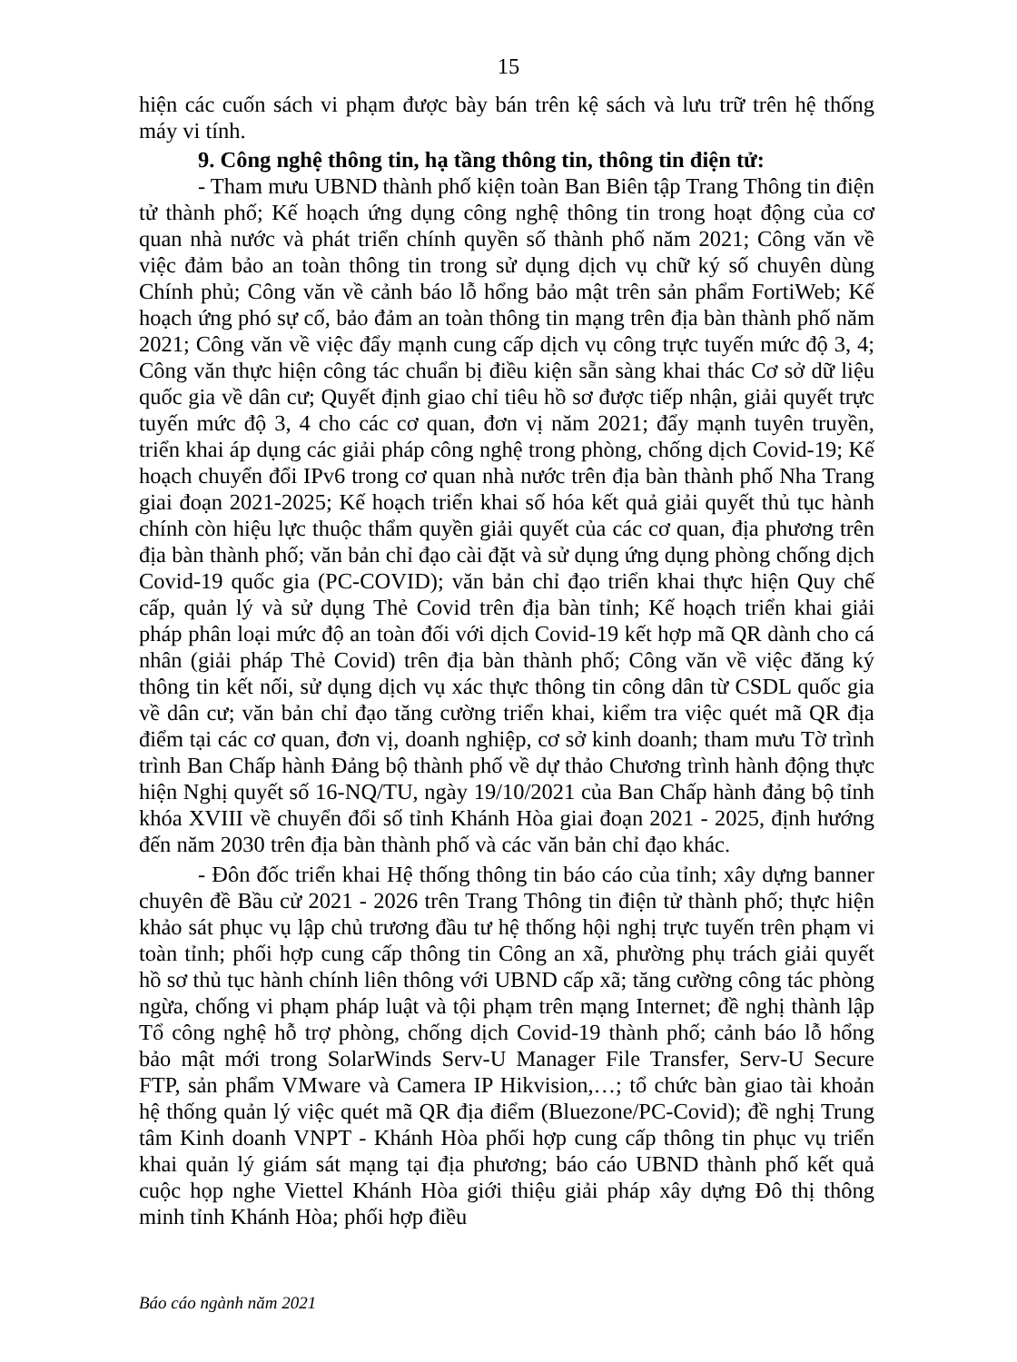15
hiện các cuốn sách vi phạm được bày bán trên kệ sách và lưu trữ trên hệ thống máy vi tính.
9. Công nghệ thông tin, hạ tầng thông tin, thông tin điện tử:
- Tham mưu UBND thành phố kiện toàn Ban Biên tập Trang Thông tin điện tử thành phố; Kế hoạch ứng dụng công nghệ thông tin trong hoạt động của cơ quan nhà nước và phát triển chính quyền số thành phố năm 2021; Công văn về việc đảm bảo an toàn thông tin trong sử dụng dịch vụ chữ ký số chuyên dùng Chính phủ; Công văn về cảnh báo lỗ hổng bảo mật trên sản phẩm FortiWeb; Kế hoạch ứng phó sự cố, bảo đảm an toàn thông tin mạng trên địa bàn thành phố năm 2021; Công văn về việc đẩy mạnh cung cấp dịch vụ công trực tuyến mức độ 3, 4; Công văn thực hiện công tác chuẩn bị điều kiện sẵn sàng khai thác Cơ sở dữ liệu quốc gia về dân cư; Quyết định giao chỉ tiêu hồ sơ được tiếp nhận, giải quyết trực tuyến mức độ 3, 4 cho các cơ quan, đơn vị năm 2021; đẩy mạnh tuyên truyền, triển khai áp dụng các giải pháp công nghệ trong phòng, chống dịch Covid-19; Kế hoạch chuyển đổi IPv6 trong cơ quan nhà nước trên địa bàn thành phố Nha Trang giai đoạn 2021-2025; Kế hoạch triển khai số hóa kết quả giải quyết thủ tục hành chính còn hiệu lực thuộc thẩm quyền giải quyết của các cơ quan, địa phương trên địa bàn thành phố; văn bản chỉ đạo cài đặt và sử dụng ứng dụng phòng chống dịch Covid-19 quốc gia (PC-COVID); văn bản chỉ đạo triển khai thực hiện Quy chế cấp, quản lý và sử dụng Thẻ Covid trên địa bàn tỉnh; Kế hoạch triển khai giải pháp phân loại mức độ an toàn đối với dịch Covid-19 kết hợp mã QR dành cho cá nhân (giải pháp Thẻ Covid) trên địa bàn thành phố; Công văn về việc đăng ký thông tin kết nối, sử dụng dịch vụ xác thực thông tin công dân từ CSDL quốc gia về dân cư; văn bản chỉ đạo tăng cường triển khai, kiểm tra việc quét mã QR địa điểm tại các cơ quan, đơn vị, doanh nghiệp, cơ sở kinh doanh; tham mưu Tờ trình trình Ban Chấp hành Đảng bộ thành phố về dự thảo Chương trình hành động thực hiện Nghị quyết số 16-NQ/TU, ngày 19/10/2021 của Ban Chấp hành đảng bộ tỉnh khóa XVIII về chuyển đổi số tỉnh Khánh Hòa giai đoạn 2021 - 2025, định hướng đến năm 2030 trên địa bàn thành phố và các văn bản chỉ đạo khác.
- Đôn đốc triển khai Hệ thống thông tin báo cáo của tỉnh; xây dựng banner chuyên đề Bầu cử 2021 - 2026 trên Trang Thông tin điện tử thành phố; thực hiện khảo sát phục vụ lập chủ trương đầu tư hệ thống hội nghị trực tuyến trên phạm vi toàn tỉnh; phối hợp cung cấp thông tin Công an xã, phường phụ trách giải quyết hồ sơ thủ tục hành chính liên thông với UBND cấp xã; tăng cường công tác phòng ngừa, chống vi phạm pháp luật và tội phạm trên mạng Internet; đề nghị thành lập Tổ công nghệ hỗ trợ phòng, chống dịch Covid-19 thành phố; cảnh báo lỗ hổng bảo mật mới trong SolarWinds Serv-U Manager File Transfer, Serv-U Secure FTP, sản phẩm VMware và Camera IP Hikvision,…; tổ chức bàn giao tài khoản hệ thống quản lý việc quét mã QR địa điểm (Bluezone/PC-Covid); đề nghị Trung tâm Kinh doanh VNPT - Khánh Hòa phối hợp cung cấp thông tin phục vụ triển khai quản lý giám sát mạng tại địa phương; báo cáo UBND thành phố kết quả cuộc họp nghe Viettel Khánh Hòa giới thiệu giải pháp xây dựng Đô thị thông minh tỉnh Khánh Hòa; phối hợp điều
Báo cáo ngành năm 2021